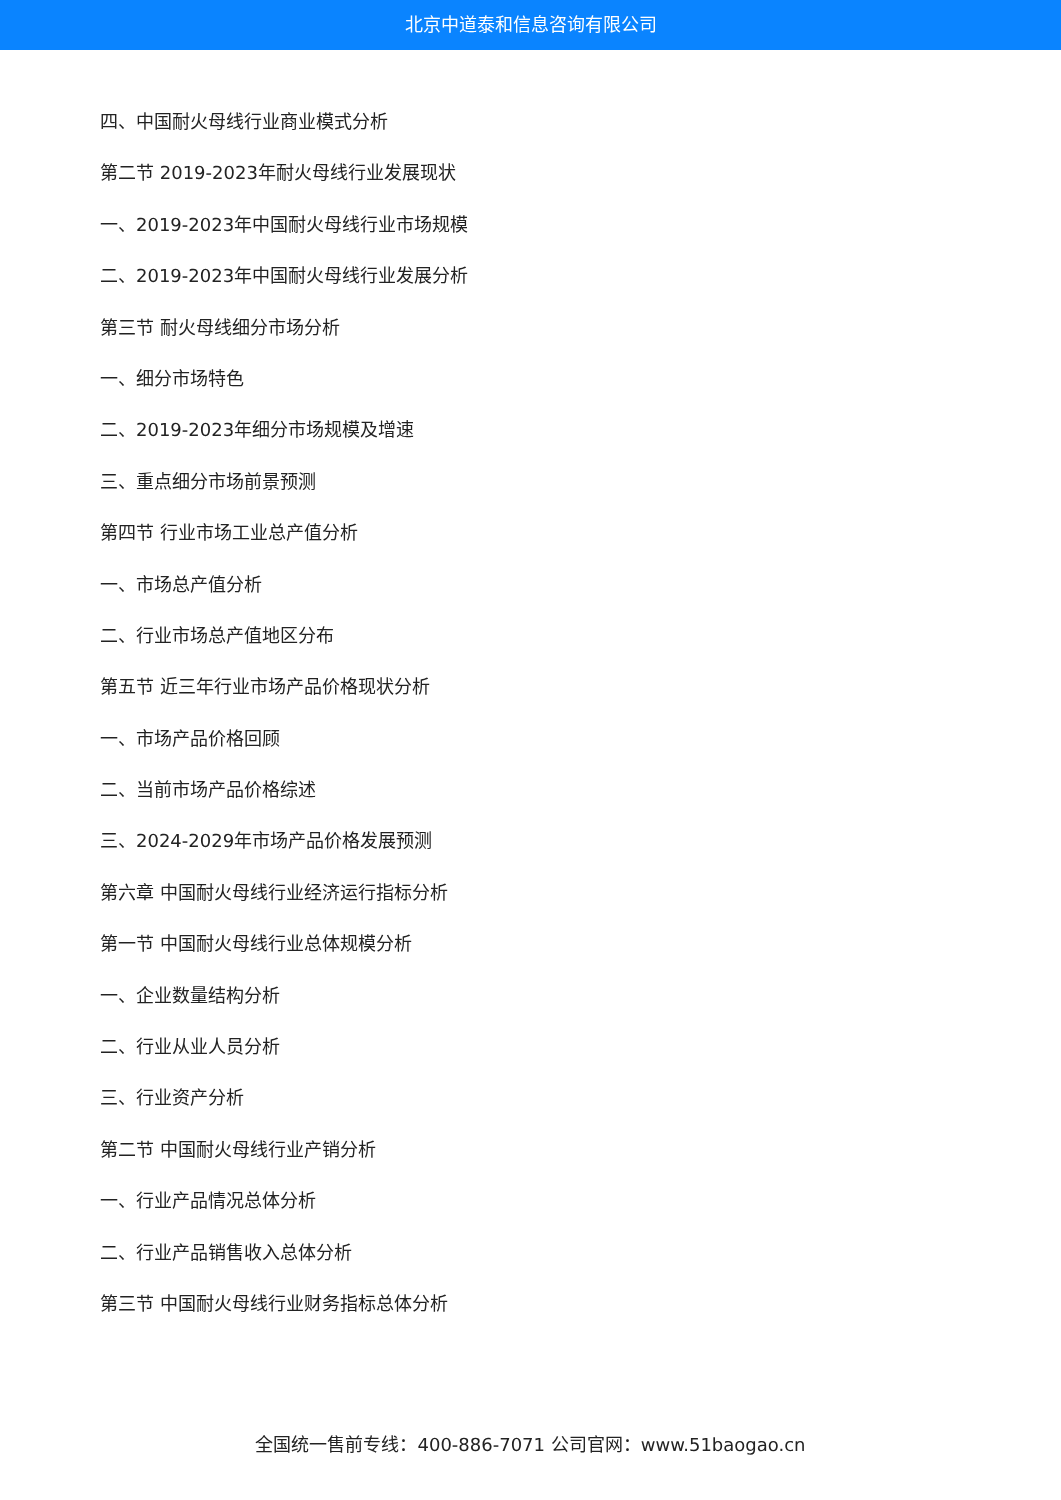北京中道泰和信息咨询有限公司
四、中国耐火母线行业商业模式分析
第二节 2019-2023年耐火母线行业发展现状
一、2019-2023年中国耐火母线行业市场规模
二、2019-2023年中国耐火母线行业发展分析
第三节 耐火母线细分市场分析
一、细分市场特色
二、2019-2023年细分市场规模及增速
三、重点细分市场前景预测
第四节 行业市场工业总产值分析
一、市场总产值分析
二、行业市场总产值地区分布
第五节 近三年行业市场产品价格现状分析
一、市场产品价格回顾
二、当前市场产品价格综述
三、2024-2029年市场产品价格发展预测
第六章 中国耐火母线行业经济运行指标分析
第一节 中国耐火母线行业总体规模分析
一、企业数量结构分析
二、行业从业人员分析
三、行业资产分析
第二节 中国耐火母线行业产销分析
一、行业产品情况总体分析
二、行业产品销售收入总体分析
第三节 中国耐火母线行业财务指标总体分析
全国统一售前专线：400-886-7071 公司官网：www.51baogao.cn